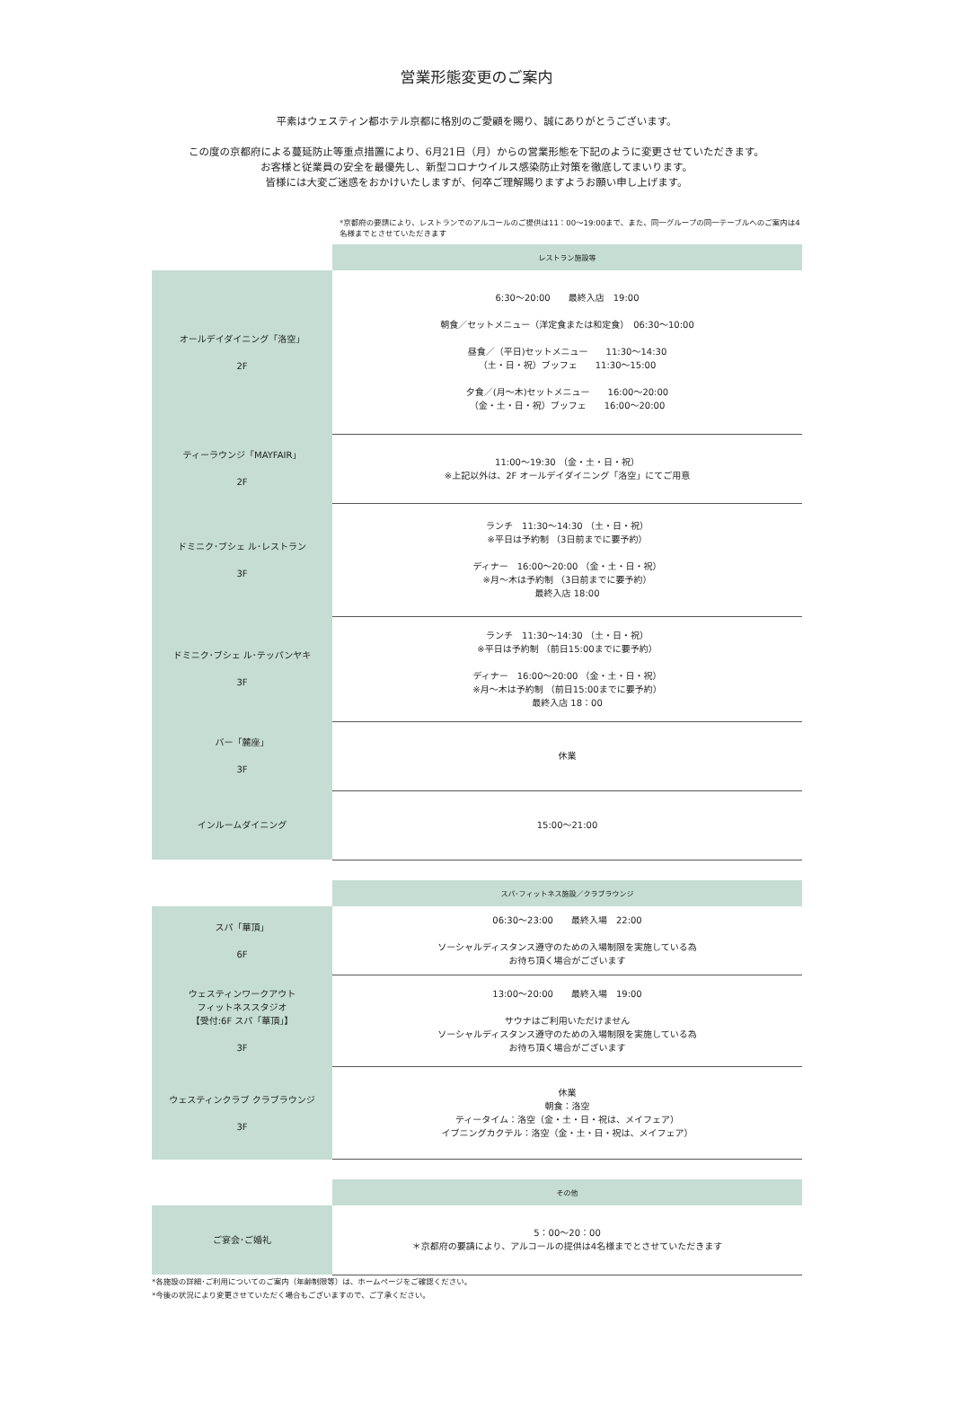営業形態変更のご案内
平素はウェスティン都ホテル京都に格別のご愛顧を賜り、誠にありがとうございます。
この度の京都府による蔓延防止等重点措置により、6月21日（月）からの営業形態を下記のように変更させていただきます。
お客様と従業員の安全を最優先し、新型コロナウイルス感染防止対策を徹底してまいります。
皆様には大変ご迷惑をおかけいたしますが、何卒ご理解賜りますようお願い申し上げます。
*京都府の要請により、レストランでのアルコールのご提供は11：00～19:00まで、また、同一グループの同一テーブルへのご案内は4名様までとさせていただきます
| | レストラン施設等 |
| --- | --- |
| オールデイダイニング「洛空」 2F | 6:30～20:00 最終入店 19:00 朝食／セットメニュー（洋定食または和定食） 06:30～10:00 昼食／（平日)セットメニュー 11:30～14:30 （土・日・祝）ブッフェ 11:30～15:00 夕食／(月～木)セットメニュー 16:00～20:00 （金・土・日・祝）ブッフェ 16:00～20:00 |
| ティーラウンジ「MAYFAIR」 2F | 11:00～19:30 （金・土・日・祝） ※上記以外は、2F オールデイダイニング「洛空」にてご用意 |
| ドミニク･ブシェ ル･レストラン 3F | ランチ 11:30～14:30 （土・日・祝） ※平日は予約制 （3日前までに要予約） ディナー 16:00～20:00 （金・土・日・祝） ※月～木は予約制 （3日前までに要予約） 最終入店 18:00 |
| ドミニク･ブシェ ル･テッパンヤキ 3F | ランチ 11:30～14:30 （土・日・祝） ※平日は予約制 （前日15:00までに要予約） ディナー 16:00～20:00 （金・土・日・祝） ※月～木は予約制 （前日15:00までに要予約） 最終入店 18：00 |
| バー「麓座」 3F | 休業 |
| インルームダイニング | 15:00～21:00 |
| | スパ･フィットネス施設／クラブラウンジ |
| スパ「華頂」 6F | 06:30～23:00 最終入場 22:00 ソーシャルディスタンス遵守のための入場制限を実施している為 お待ち頂く場合がございます |
| ウェスティンワークアウト フィットネススタジオ 【受付:6F スパ「華頂」】 3F | 13:00～20:00 最終入場 19:00 サウナはご利用いただけません ソーシャルディスタンス遵守のための入場制限を実施している為 お待ち頂く場合がございます |
| ウェスティンクラブ クラブラウンジ 3F | 休業 朝食：洛空 ティータイム：洛空（金・土・日・祝は、メイフェア） イブニングカクテル：洛空（金・土・日・祝は、メイフェア） |
| | その他 |
| ご宴会･ご婚礼 | 5：00～20：00 ＊京都府の要請により、アルコールの提供は4名様までとさせていただきます |
*各施設の詳細･ご利用についてのご案内（年齢制限等）は、ホームページをご確認ください。
*今後の状況により変更させていただく場合もございますので、ご了承ください。